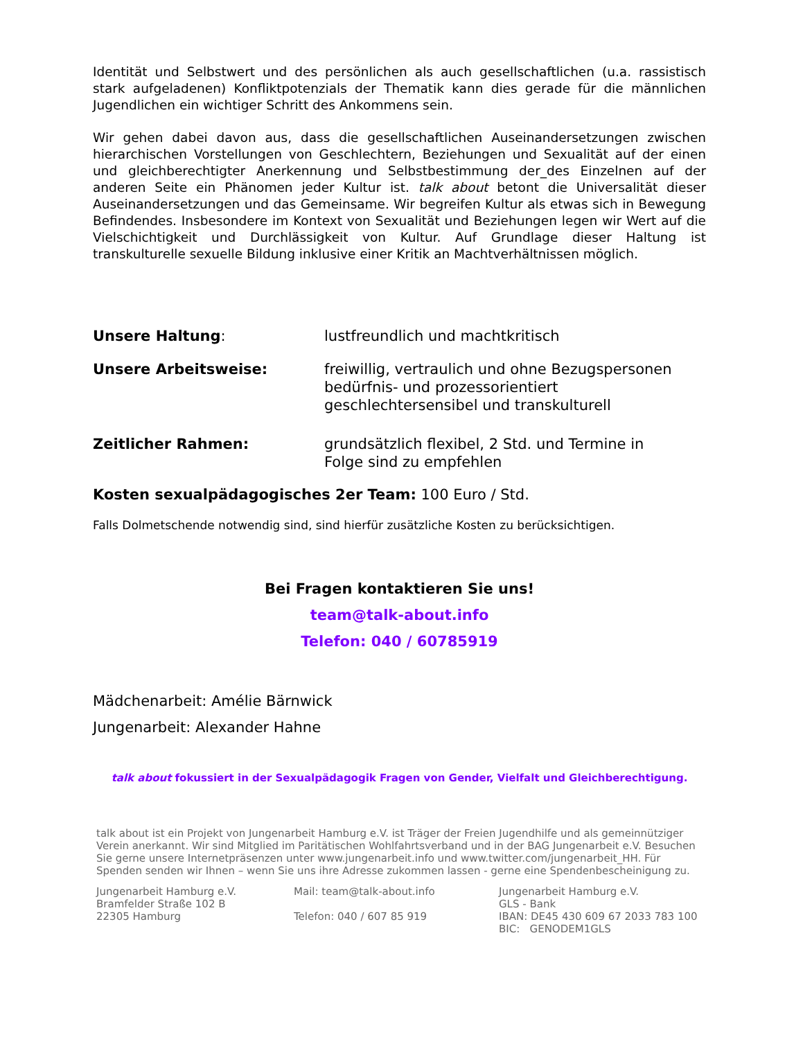Identität und Selbstwert und des persönlichen als auch gesellschaftlichen (u.a. rassistisch stark aufgeladenen) Konfliktpotenzials der Thematik kann dies gerade für die männlichen Jugendlichen ein wichtiger Schritt des Ankommens sein.
Wir gehen dabei davon aus, dass die gesellschaftlichen Auseinandersetzungen zwischen hierarchischen Vorstellungen von Geschlechtern, Beziehungen und Sexualität auf der einen und gleichberechtigter Anerkennung und Selbstbestimmung der_des Einzelnen auf der anderen Seite ein Phänomen jeder Kultur ist. talk about betont die Universalität dieser Auseinandersetzungen und das Gemeinsame. Wir begreifen Kultur als etwas sich in Bewegung Befindendes. Insbesondere im Kontext von Sexualität und Beziehungen legen wir Wert auf die Vielschichtigkeit und Durchlässigkeit von Kultur. Auf Grundlage dieser Haltung ist transkulturelle sexuelle Bildung inklusive einer Kritik an Machtverhältnissen möglich.
Unsere Haltung: lustfreundlich und machtkritisch
Unsere Arbeitsweise: freiwillig, vertraulich und ohne Bezugspersonen
bedürfnis- und prozessorientiert
geschlechtersensibel und transkulturell
Zeitlicher Rahmen: grundsätzlich flexibel, 2 Std. und Termine in
Folge sind zu empfehlen
Kosten sexualpädagogisches 2er Team: 100 Euro / Std.
Falls Dolmetschende notwendig sind, sind hierfür zusätzliche Kosten zu berücksichtigen.
Bei Fragen kontaktieren Sie uns!
team@talk-about.info
Telefon: 040 / 60785919
Mädchenarbeit: Amélie Bärnwick
Jungenarbeit: Alexander Hahne
talk about fokussiert in der Sexualpädagogik Fragen von Gender, Vielfalt und Gleichberechtigung.
talk about ist ein Projekt von Jungenarbeit Hamburg e.V. ist Träger der Freien Jugendhilfe und als gemeinnütziger Verein anerkannt. Wir sind Mitglied im Paritätischen Wohlfahrtsverband und in der BAG Jungenarbeit e.V. Besuchen Sie gerne unsere Internetpräsenzen unter www.jungenarbeit.info und www.twitter.com/jungenarbeit_HH. Für Spenden senden wir Ihnen – wenn Sie uns ihre Adresse zukommen lassen - gerne eine Spendenbescheinigung zu.
Jungenarbeit Hamburg e.V.
Bramfelder Straße 102 B
22305 Hamburg
Mail: team@talk-about.info
Telefon: 040 / 607 85 919
Jungenarbeit Hamburg e.V.
GLS - Bank
IBAN: DE45 430 609 67 2033 783 100
BIC: GENODEM1GLS